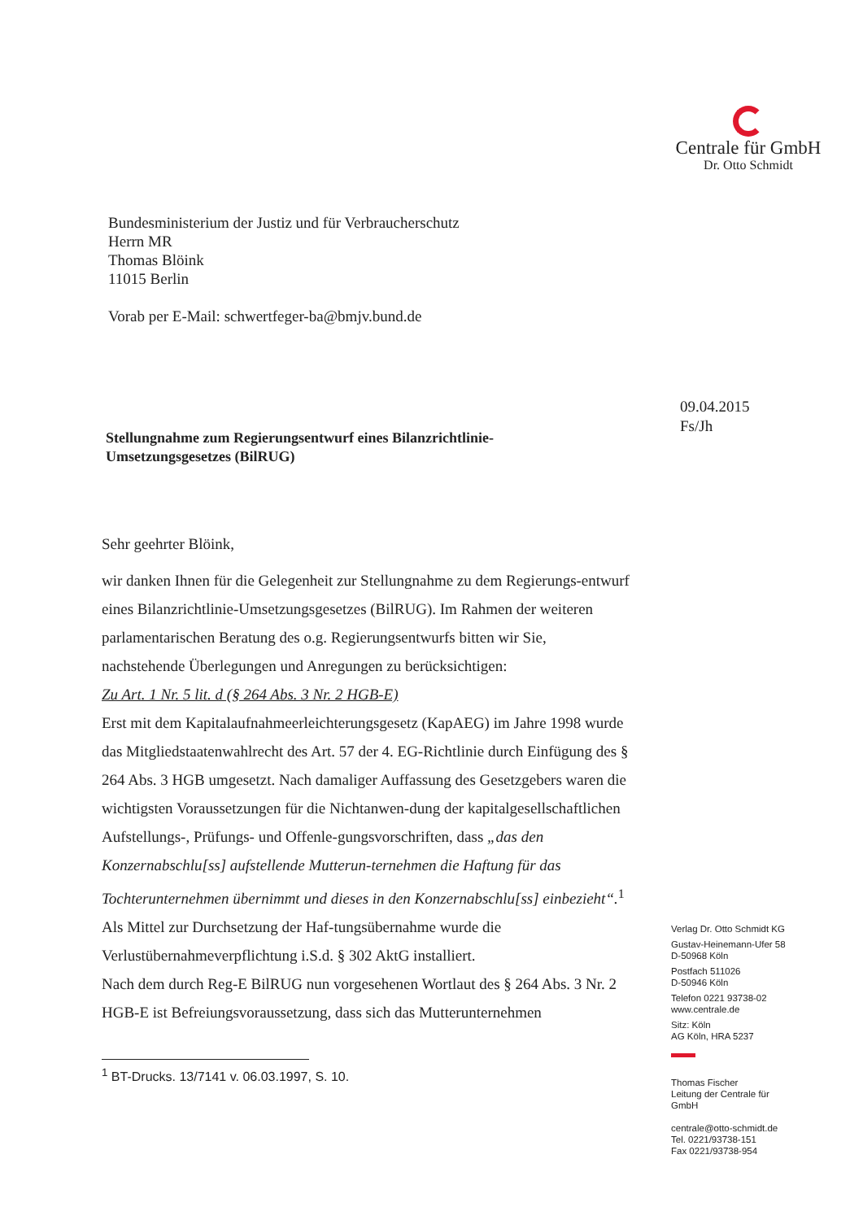Centrale für GmbH
Dr. Otto Schmidt
09.04.2015
Fs/Jh
Bundesministerium der Justiz und für Verbraucherschutz
Herrn MR
Thomas Blöink
11015 Berlin
Vorab per E-Mail: schwertfeger-ba@bmjv.bund.de
Stellungnahme zum Regierungsentwurf eines Bilanzrichtlinie-
Umsetzungsgesetzes (BilRUG)
Sehr geehrter Blöink,
wir danken Ihnen für die Gelegenheit zur Stellungnahme zu dem Regierungs-entwurf eines Bilanzrichtlinie-Umsetzungsgesetzes (BilRUG). Im Rahmen der weiteren parlamentarischen Beratung des o.g. Regierungsentwurfs bitten wir Sie, nachstehende Überlegungen und Anregungen zu berücksichtigen:
Zu Art. 1 Nr. 5 lit. d (§ 264 Abs. 3 Nr. 2 HGB-E)
Erst mit dem Kapitalaufnahmeerleichterungsgesetz (KapAEG) im Jahre 1998 wurde das Mitgliedstaatenwahlrecht des Art. 57 der 4. EG-Richtlinie durch Einfügung des § 264 Abs. 3 HGB umgesetzt. Nach damaliger Auffassung des Gesetzgebers waren die wichtigsten Voraussetzungen für die Nichtanwen-dung der kapitalgesellschaftlichen Aufstellungs-, Prüfungs- und Offenle-gungsvorschriften, dass „das den Konzernabschlu[ss] aufstellende Mutterun-ternehmen die Haftung für das Tochterunternehmen übernimmt und dieses in den Konzernabschlu[ss] einbezieht“.<sup>1</sup> Als Mittel zur Durchsetzung der Haf-tungsübernahme wurde die Verlustübernahmeverpflichtung i.S.d. § 302 AktG installiert.
Nach dem durch Reg-E BilRUG nun vorgesehenen Wortlaut des § 264 Abs. 3 Nr. 2 HGB-E ist Befreiungsvoraussetzung, dass sich das Mutterunternehmen
<sup>1</sup> BT-Drucks. 13/7141 v. 06.03.1997, S. 10.
Verlag Dr. Otto Schmidt KG
Gustav-Heinemann-Ufer 58
D-50968 Köln
Postfach 511026
D-50946 Köln
Telefon 0221 93738-02
www.centrale.de
Sitz: Köln
AG Köln, HRA 5237
Thomas Fischer
Leitung der Centrale für
GmbH
centrale@otto-schmidt.de
Tel. 0221/93738-151
Fax 0221/93738-954